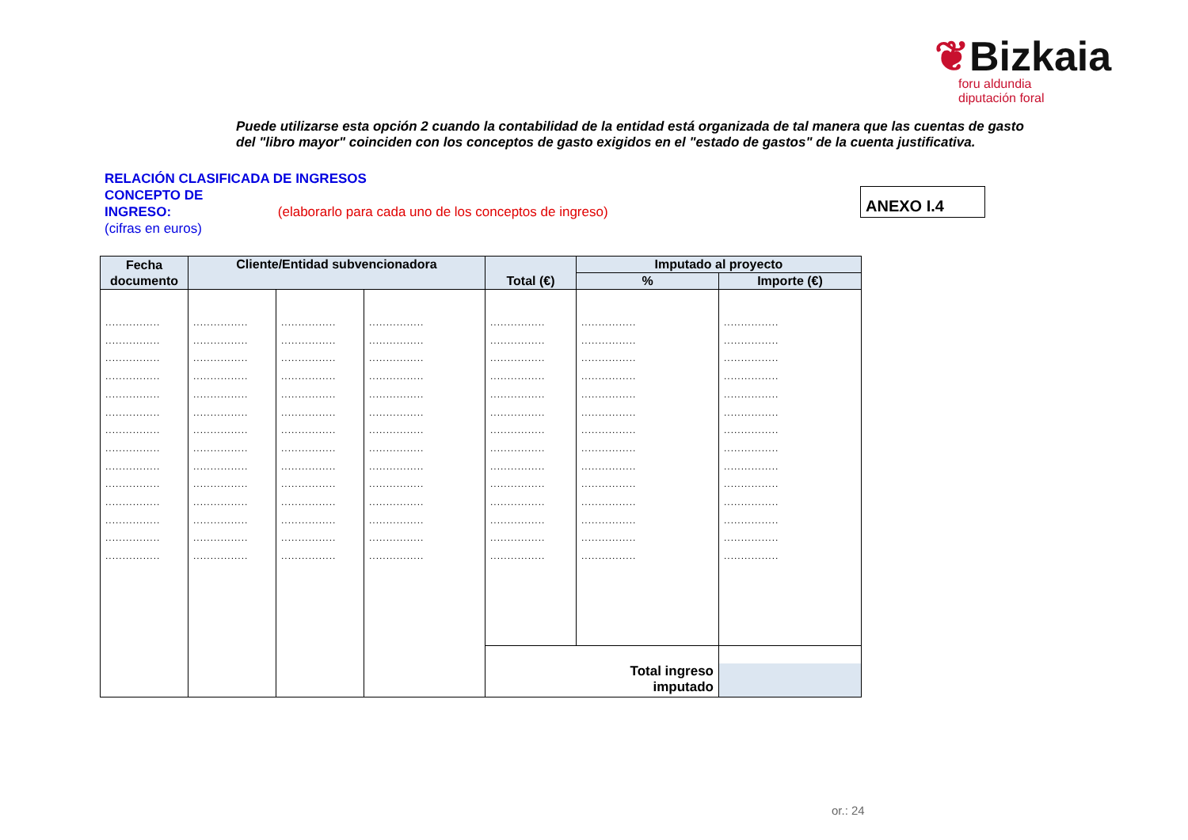❦Bizkaia
foru aldundia
diputación foral
Puede utilizarse esta opción 2 cuando la contabilidad de la entidad está organizada de tal manera que las cuentas de gasto del "libro mayor" coinciden con los conceptos de gasto exigidos en el "estado de gastos" de la cuenta justificativa.
RELACIÓN CLASIFICADA DE INGRESOS
CONCEPTO DE
INGRESO: (elaborarlo para cada uno de los conceptos de ingreso)
(cifras en euros)
ANEXO I.4
| Fecha documento | Cliente/Entidad subvencionadora | | | Total (€) | Imputado al proyecto | |
| --- | --- | --- | --- | --- | --- | --- |
| | | | | | % | Importe (€) |
| ................ ................ ................ ................ ................ ................ ................ ................ ................ ................ ................ ................ ................ ................ | ................ ................ ................ ................ ................ ................ ................ ................ ................ ................ ................ ................ ................ ................ | ................ ................ ................ ................ ................ ................ ................ ................ ................ ................ ................ ................ ................ ................ | ................ ................ ................ ................ ................ ................ ................ ................ ................ ................ ................ ................ ................ ................ | ................ ................ ................ ................ ................ ................ ................ ................ ................ ................ ................ ................ ................ ................ | ................ ................ ................ ................ ................ ................ ................ ................ ................ ................ ................ ................ ................ ................ | ................ ................ ................ ................ ................ ................ ................ ................ ................ ................ ................ ................ ................ ................ |
| | | | | Total ingreso imputado | | |
or.: 24